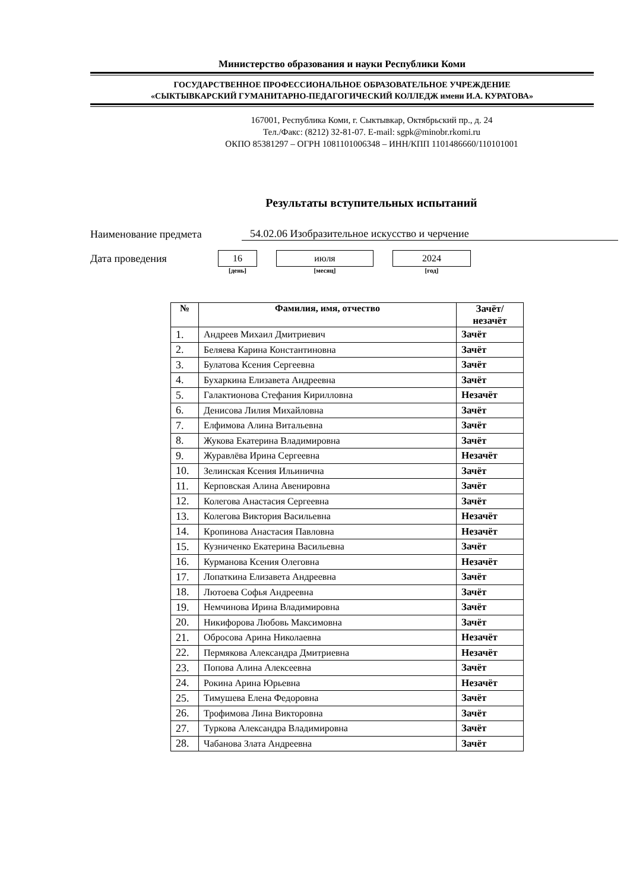Министерство образования и науки Республики Коми
ГОСУДАРСТВЕННОЕ ПРОФЕССИОНАЛЬНОЕ ОБРАЗОВАТЕЛЬНОЕ УЧРЕЖДЕНИЕ
«СЫКТЫВКАРСКИЙ ГУМАНИТАРНО-ПЕДАГОГИЧЕСКИЙ КОЛЛЕДЖ имени И.А. КУРАТОВА»
167001, Республика Коми, г. Сыктывкар, Октябрьский пр., д. 24
Тел./Факс: (8212) 32-81-07. E-mail: sgpk@minobr.rkomi.ru
ОКПО 85381297 – ОГРН 1081101006348 – ИНН/КПП 1101486660/110101001
Результаты вступительных испытаний
Наименование предмета 54.02.06 Изобразительное искусство и черчение
Дата проведения
16
[день]
июля
[месяц]
2024
[год]
| № | Фамилия, имя, отчество | Зачёт/ незачёт |
| --- | --- | --- |
| 1. | Андреев Михаил Дмитриевич | Зачёт |
| 2. | Беляева Карина Константиновна | Зачёт |
| 3. | Булатова Ксения Сергеевна | Зачёт |
| 4. | Бухаркина Елизавета Андреевна | Зачёт |
| 5. | Галактионова Стефания Кирилловна | Незачёт |
| 6. | Денисова Лилия Михайловна | Зачёт |
| 7. | Елфимова Алина Витальевна | Зачёт |
| 8. | Жукова Екатерина Владимировна | Зачёт |
| 9. | Журавлёва Ирина Сергеевна | Незачёт |
| 10. | Зелинская Ксения Ильинична | Зачёт |
| 11. | Керповская Алина Авенировна | Зачёт |
| 12. | Колегова Анастасия Сергеевна | Зачёт |
| 13. | Колегова Виктория Васильевна | Незачёт |
| 14. | Кропинова Анастасия Павловна | Незачёт |
| 15. | Кузниченко Екатерина Васильевна | Зачёт |
| 16. | Курманова Ксения Олеговна | Незачёт |
| 17. | Лопаткина Елизавета Андреевна | Зачёт |
| 18. | Лютоева Софья Андреевна | Зачёт |
| 19. | Немчинова Ирина Владимировна | Зачёт |
| 20. | Никифорова Любовь Максимовна | Зачёт |
| 21. | Обросова Арина Николаевна | Незачёт |
| 22. | Пермякова Александра Дмитриевна | Незачёт |
| 23. | Попова Алина Алексеевна | Зачёт |
| 24. | Рокина Арина Юрьевна | Незачёт |
| 25. | Тимушева Елена Федоровна | Зачёт |
| 26. | Трофимова Лина Викторовна | Зачёт |
| 27. | Туркова Александра Владимировна | Зачёт |
| 28. | Чабанова Злата Андреевна | Зачёт |